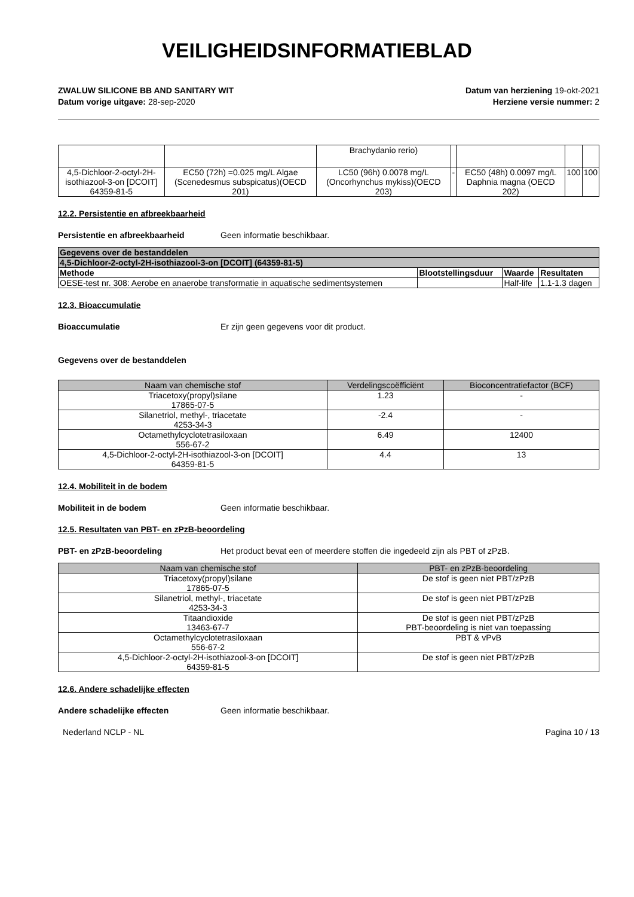VEILIGHEIDSINFORMATIEBLAD
ZWALUW SILICONE BB AND SANITARY WIT
Datum vorige uitgave: 28-sep-2020
Datum van herziening 19-okt-2021
Herziene versie nummer: 2
| | | Brachydanio rerio) | | | | |
| 4,5-Dichloor-2-octyl-2H-isothiazool-3-on [DCOIT] 64359-81-5 | EC50 (72h) =0.025 mg/L Algae (Scenedesmus subspicatus)(OECD 201) | LC50 (96h) 0.0078 mg/L (Oncorhynchus mykiss)(OECD 203) | - | EC50 (48h) 0.0097 mg/L Daphnia magna (OECD 202) | 100 | 100 |
12.2. Persistentie en afbreekbaarheid
Persistentie en afbreekbaarheid Geen informatie beschikbaar.
| Gegevens over de bestanddelen | | | |
| --- | --- | --- | --- |
| 4,5-Dichloor-2-octyl-2H-isothiazool-3-on [DCOIT] (64359-81-5) | | | |
| Methode | Blootstellingsduur | Waarde | Resultaten |
| OESE-test nr. 308: Aerobe en anaerobe transformatie in aquatische sedimentsystemen | | Half-life | 1.1-1.3 dagen |
12.3. Bioaccumulatie
Bioaccumulatie Er zijn geen gegevens voor dit product.
Gegevens over de bestanddelen
| Naam van chemische stof | Verdelingscoëfficiënt | Bioconcentratiefactor (BCF) |
| --- | --- | --- |
| Triacetoxy(propyl)silane 17865-07-5 | 1.23 | - |
| Silanetriol, methyl-, triacetate 4253-34-3 | -2.4 | - |
| Octamethylcyclotetrasiloxaan 556-67-2 | 6.49 | 12400 |
| 4,5-Dichloor-2-octyl-2H-isothiazool-3-on [DCOIT] 64359-81-5 | 4.4 | 13 |
12.4. Mobiliteit in de bodem
Mobiliteit in de bodem Geen informatie beschikbaar.
12.5. Resultaten van PBT- en zPzB-beoordeling
PBT- en zPzB-beoordeling Het product bevat een of meerdere stoffen die ingedeeld zijn als PBT of zPzB.
| Naam van chemische stof | PBT- en zPzB-beoordeling |
| --- | --- |
| Triacetoxy(propyl)silane 17865-07-5 | De stof is geen niet PBT/zPzB |
| Silanetriol, methyl-, triacetate 4253-34-3 | De stof is geen niet PBT/zPzB |
| Titaandioxide 13463-67-7 | De stof is geen niet PBT/zPzB PBT-beoordeling is niet van toepassing |
| Octamethylcyclotetrasiloxaan 556-67-2 | PBT & vPvB |
| 4,5-Dichloor-2-octyl-2H-isothiazool-3-on [DCOIT] 64359-81-5 | De stof is geen niet PBT/zPzB |
12.6. Andere schadelijke effecten
Andere schadelijke effecten Geen informatie beschikbaar.
Nederland NCLP - NL Pagina 10 / 13